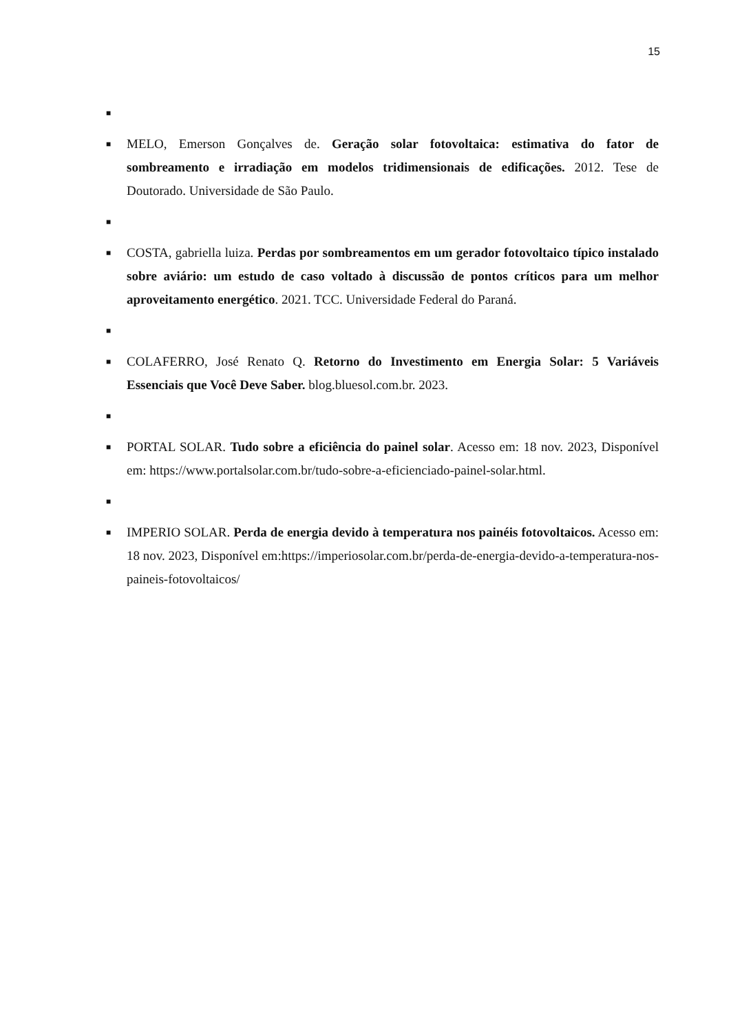15
■
■ MELO, Emerson Gonçalves de. Geração solar fotovoltaica: estimativa do fator de sombreamento e irradiação em modelos tridimensionais de edificações. 2012. Tese de Doutorado. Universidade de São Paulo.
■
■ COSTA, gabriella luiza. Perdas por sombreamentos em um gerador fotovoltaico típico instalado sobre aviário: um estudo de caso voltado à discussão de pontos críticos para um melhor aproveitamento energético. 2021. TCC. Universidade Federal do Paraná.
■
■ COLAFERRO, José Renato Q. Retorno do Investimento em Energia Solar: 5 Variáveis Essenciais que Você Deve Saber. blog.bluesol.com.br. 2023.
■
■ PORTAL SOLAR. Tudo sobre a eficiência do painel solar. Acesso em: 18 nov. 2023, Disponível em: https://www.portalsolar.com.br/tudo-sobre-a-eficienciado-painel-solar.html.
■
■ IMPERIO SOLAR. Perda de energia devido à temperatura nos painéis fotovoltaicos. Acesso em: 18 nov. 2023, Disponível em:https://imperiosolar.com.br/perda-de-energia-devido-a-temperatura-nos-paineis-fotovoltaicos/